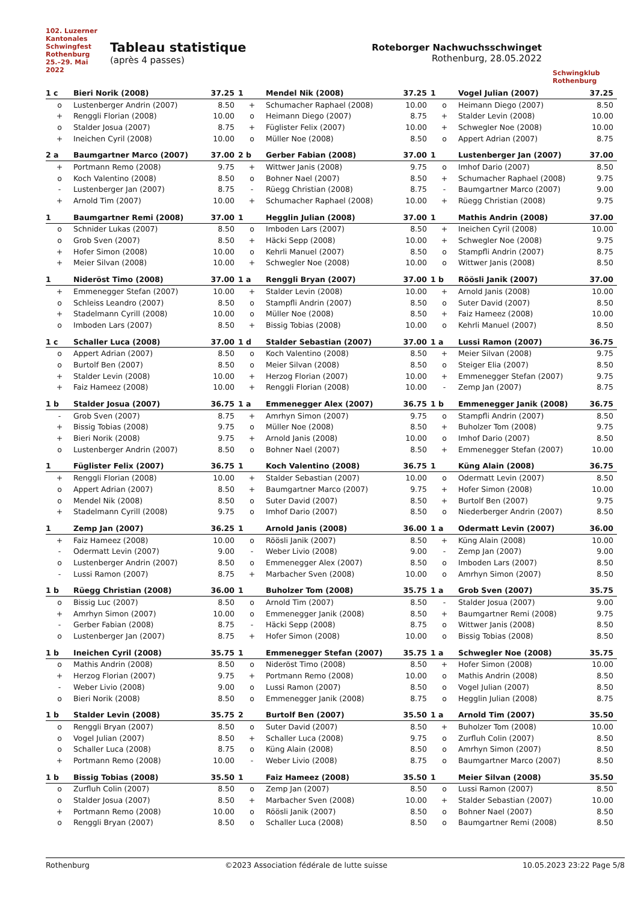102. Luzerner Kantonales Schwingfest Rothenburg 25.–29. Mai 2022
Tableau statistique
(après 4 passes)
Roteborger Nachwuchsschwinget
Rothenburg, 28.05.2022
Schwingklub Rothenburg
| 1 c | Bieri Norik (2008) | 37.25 |
| --- | --- | --- |
| o | Lustenberger Andrin (2007) | 8.50 |
| + | Renggli Florian (2008) | 10.00 |
| o | Stalder Josua (2007) | 8.75 |
| + | Ineichen Cyril (2008) | 10.00 |
| 1 | Mendel Nik (2008) | 37.25 |
| --- | --- | --- |
| + | Schumacher Raphael (2008) | 10.00 |
| o | Heimann Diego (2007) | 8.75 |
| + | Füglister Felix (2007) | 10.00 |
| o | Müller Noe (2008) | 8.50 |
| 1 | Vogel Julian (2007) | 37.25 |
| --- | --- | --- |
| o | Heimann Diego (2007) | 8.50 |
| + | Stalder Levin (2008) | 10.00 |
| + | Schwegler Noe (2008) | 10.00 |
| o | Appert Adrian (2007) | 8.75 |
| 2 a | Baumgartner Marco (2007) | 37.00 |
| --- | --- | --- |
| + | Portmann Remo (2008) | 9.75 |
| o | Koch Valentino (2008) | 8.50 |
| - | Lustenberger Jan (2007) | 8.75 |
| + | Arnold Tim (2007) | 10.00 |
| 2 b | Gerber Fabian (2008) | 37.00 |
| --- | --- | --- |
| + | Wittwer Janis (2008) | 9.75 |
| o | Bohner Nael (2007) | 8.50 |
| - | Rüegg Christian (2008) | 8.75 |
| + | Schumacher Raphael (2008) | 10.00 |
| 1 | Lustenberger Jan (2007) | 37.00 |
| --- | --- | --- |
| o | Imhof Dario (2007) | 8.50 |
| + | Schumacher Raphael (2008) | 9.75 |
| - | Baumgartner Marco (2007) | 9.00 |
| + | Rüegg Christian (2008) | 9.75 |
| 1 | Baumgartner Remi (2008) | 37.00 |
| --- | --- | --- |
| o | Schnider Lukas (2007) | 8.50 |
| o | Grob Sven (2007) | 8.50 |
| + | Hofer Simon (2008) | 10.00 |
| + | Meier Silvan (2008) | 10.00 |
| 1 | Hegglin Julian (2008) | 37.00 |
| --- | --- | --- |
| o | Imboden Lars (2007) | 8.50 |
| + | Häcki Sepp (2008) | 10.00 |
| o | Kehrli Manuel (2007) | 8.50 |
| + | Schwegler Noe (2008) | 10.00 |
| 1 | Mathis Andrin (2008) | 37.00 |
| --- | --- | --- |
| + | Ineichen Cyril (2008) | 10.00 |
| + | Schwegler Noe (2008) | 9.75 |
| o | Stampfli Andrin (2007) | 8.75 |
| o | Wittwer Janis (2008) | 8.50 |
| 1 | Nideröst Timo (2008) | 37.00 |
| --- | --- | --- |
| + | Emmenegger Stefan (2007) | 10.00 |
| o | Schleiss Leandro (2007) | 8.50 |
| + | Stadelmann Cyrill (2008) | 10.00 |
| o | Imboden Lars (2007) | 8.50 |
| 1 a | Renggli Bryan (2007) | 37.00 |
| --- | --- | --- |
| + | Stalder Levin (2008) | 10.00 |
| o | Stampfli Andrin (2007) | 8.50 |
| o | Müller Noe (2008) | 8.50 |
| + | Bissig Tobias (2008) | 10.00 |
| 1 b | Röösli Janik (2007) | 37.00 |
| --- | --- | --- |
| + | Arnold Janis (2008) | 10.00 |
| o | Suter David (2007) | 8.50 |
| + | Faiz Hameez (2008) | 10.00 |
| o | Kehrli Manuel (2007) | 8.50 |
| 1 c | Schaller Luca (2008) | 37.00 |
| --- | --- | --- |
| o | Appert Adrian (2007) | 8.50 |
| o | Burtolf Ben (2007) | 8.50 |
| + | Stalder Levin (2008) | 10.00 |
| + | Faiz Hameez (2008) | 10.00 |
| 1 d | Stalder Sebastian (2007) | 37.00 |
| --- | --- | --- |
| o | Koch Valentino (2008) | 8.50 |
| o | Meier Silvan (2008) | 8.50 |
| + | Herzog Florian (2007) | 10.00 |
| + | Renggli Florian (2008) | 10.00 |
| 1 a | Lussi Ramon (2007) | 36.75 |
| --- | --- | --- |
| + | Meier Silvan (2008) | 9.75 |
| o | Steiger Elia (2007) | 8.50 |
| + | Emmenegger Stefan (2007) | 9.75 |
| - | Zemp Jan (2007) | 8.75 |
| 1 b | Stalder Josua (2007) | 36.75 |
| --- | --- | --- |
| - | Grob Sven (2007) | 8.75 |
| + | Bissig Tobias (2008) | 9.75 |
| + | Bieri Norik (2008) | 9.75 |
| o | Lustenberger Andrin (2007) | 8.50 |
| 1 a | Emmenegger Alex (2007) | 36.75 |
| --- | --- | --- |
| + | Amrhyn Simon (2007) | 9.75 |
| o | Müller Noe (2008) | 8.50 |
| + | Arnold Janis (2008) | 10.00 |
| o | Bohner Nael (2007) | 8.50 |
| 1 b | Emmenegger Janik (2008) | 36.75 |
| --- | --- | --- |
| o | Stampfli Andrin (2007) | 8.50 |
| + | Buholzer Tom (2008) | 9.75 |
| o | Imhof Dario (2007) | 8.50 |
| + | Emmenegger Stefan (2007) | 10.00 |
| 1 | Füglister Felix (2007) | 36.75 |
| --- | --- | --- |
| + | Renggli Florian (2008) | 10.00 |
| o | Appert Adrian (2007) | 8.50 |
| o | Mendel Nik (2008) | 8.50 |
| + | Stadelmann Cyrill (2008) | 9.75 |
| 1 | Koch Valentino (2008) | 36.75 |
| --- | --- | --- |
| + | Stalder Sebastian (2007) | 10.00 |
| + | Baumgartner Marco (2007) | 9.75 |
| o | Suter David (2007) | 8.50 |
| o | Imhof Dario (2007) | 8.50 |
| 1 | Küng Alain (2008) | 36.75 |
| --- | --- | --- |
| o | Odermatt Levin (2007) | 8.50 |
| + | Hofer Simon (2008) | 10.00 |
| + | Burtolf Ben (2007) | 9.75 |
| o | Niederberger Andrin (2007) | 8.50 |
| 1 | Zemp Jan (2007) | 36.25 |
| --- | --- | --- |
| + | Faiz Hameez (2008) | 10.00 |
| - | Odermatt Levin (2007) | 9.00 |
| o | Lustenberger Andrin (2007) | 8.50 |
| - | Lussi Ramon (2007) | 8.75 |
| 1 | Arnold Janis (2008) | 36.00 |
| --- | --- | --- |
| o | Röösli Janik (2007) | 8.50 |
| - | Weber Livio (2008) | 9.00 |
| o | Emmenegger Alex (2007) | 8.50 |
| + | Marbacher Sven (2008) | 10.00 |
| 1 a | Odermatt Levin (2007) | 36.00 |
| --- | --- | --- |
| + | Küng Alain (2008) | 10.00 |
| - | Zemp Jan (2007) | 9.00 |
| o | Imboden Lars (2007) | 8.50 |
| o | Amrhyn Simon (2007) | 8.50 |
| 1 b | Rüegg Christian (2008) | 36.00 |
| --- | --- | --- |
| o | Bissig Luc (2007) | 8.50 |
| + | Amrhyn Simon (2007) | 10.00 |
| - | Gerber Fabian (2008) | 8.75 |
| o | Lustenberger Jan (2007) | 8.75 |
| 1 | Buholzer Tom (2008) | 35.75 |
| --- | --- | --- |
| o | Arnold Tim (2007) | 8.50 |
| o | Emmenegger Janik (2008) | 8.50 |
| - | Häcki Sepp (2008) | 8.75 |
| + | Hofer Simon (2008) | 10.00 |
| 1 a | Grob Sven (2007) | 35.75 |
| --- | --- | --- |
| - | Stalder Josua (2007) | 9.00 |
| + | Baumgartner Remi (2008) | 9.75 |
| o | Wittwer Janis (2008) | 8.50 |
| o | Bissig Tobias (2008) | 8.50 |
| 1 b | Ineichen Cyril (2008) | 35.75 |
| --- | --- | --- |
| o | Mathis Andrin (2008) | 8.50 |
| + | Herzog Florian (2007) | 9.75 |
| - | Weber Livio (2008) | 9.00 |
| o | Bieri Norik (2008) | 8.50 |
| 1 | Emmenegger Stefan (2007) | 35.75 |
| --- | --- | --- |
| o | Nideröst Timo (2008) | 8.50 |
| + | Portmann Remo (2008) | 10.00 |
| o | Lussi Ramon (2007) | 8.50 |
| o | Emmenegger Janik (2008) | 8.75 |
| 1 a | Schwegler Noe (2008) | 35.75 |
| --- | --- | --- |
| + | Hofer Simon (2008) | 10.00 |
| o | Mathis Andrin (2008) | 8.50 |
| o | Vogel Julian (2007) | 8.50 |
| o | Hegglin Julian (2008) | 8.75 |
| 1 b | Stalder Levin (2008) | 35.75 |
| --- | --- | --- |
| o | Renggli Bryan (2007) | 8.50 |
| o | Vogel Julian (2007) | 8.50 |
| o | Schaller Luca (2008) | 8.75 |
| + | Portmann Remo (2008) | 10.00 |
| 2 | Burtolf Ben (2007) | 35.50 |
| --- | --- | --- |
| o | Suter David (2007) | 8.50 |
| + | Schaller Luca (2008) | 9.75 |
| o | Küng Alain (2008) | 8.50 |
| - | Weber Livio (2008) | 8.75 |
| 1 a | Arnold Tim (2007) | 35.50 |
| --- | --- | --- |
| + | Buholzer Tom (2008) | 10.00 |
| o | Zurfluh Colin (2007) | 8.50 |
| o | Amrhyn Simon (2007) | 8.50 |
| o | Baumgartner Marco (2007) | 8.50 |
| 1 b | Bissig Tobias (2008) | 35.50 |
| --- | --- | --- |
| o | Zurfluh Colin (2007) | 8.50 |
| o | Stalder Josua (2007) | 8.50 |
| + | Portmann Remo (2008) | 10.00 |
| o | Renggli Bryan (2007) | 8.50 |
| 1 | Faiz Hameez (2008) | 35.50 |
| --- | --- | --- |
| o | Zemp Jan (2007) | 8.50 |
| + | Marbacher Sven (2008) | 10.00 |
| o | Röösli Janik (2007) | 8.50 |
| o | Schaller Luca (2008) | 8.50 |
| 1 | Meier Silvan (2008) | 35.50 |
| --- | --- | --- |
| o | Lussi Ramon (2007) | 8.50 |
| + | Stalder Sebastian (2007) | 10.00 |
| o | Bohner Nael (2007) | 8.50 |
| o | Baumgartner Remi (2008) | 8.50 |
Rothenburg ©2023 Association fédérale de lutte suisse 10.05.2023 23:22 Page 5/8